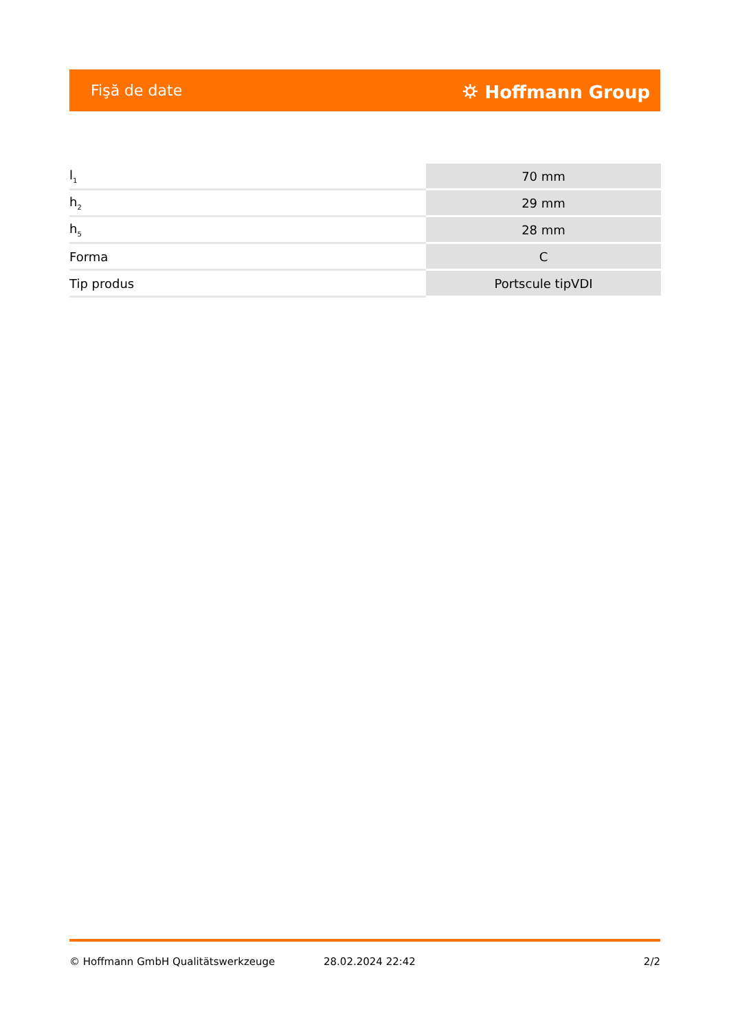Fişă de date ⛭ Hoffmann Group
| l<sub>1</sub> | 70 mm |
| h<sub>2</sub> | 29 mm |
| h<sub>5</sub> | 28 mm |
| Forma | C |
| Tip produs | Portscule tipVDI |
© Hoffmann GmbH Qualitätswerkzeuge 28.02.2024 22:42 2/2